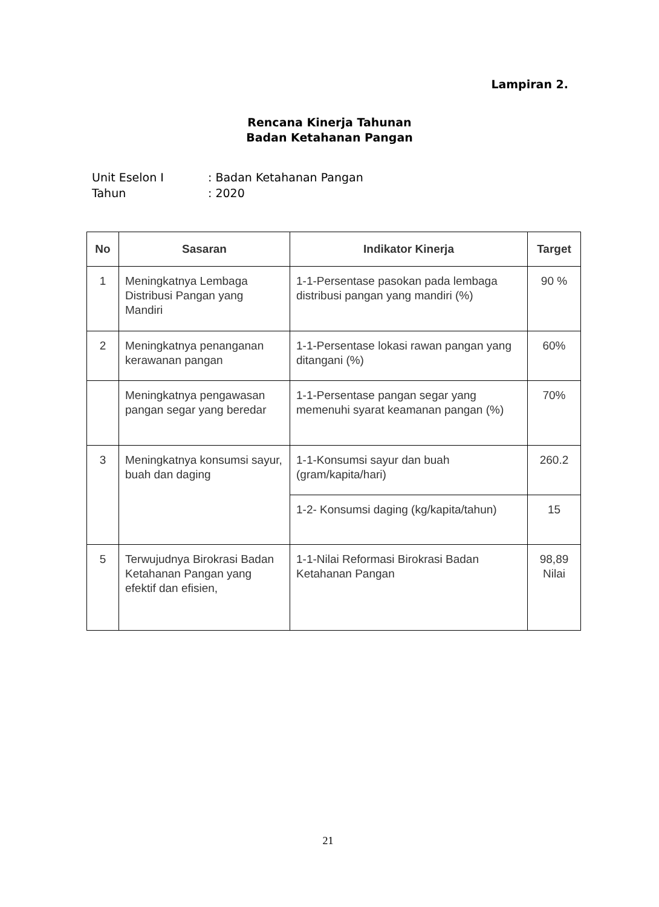Lampiran 2.
Rencana Kinerja Tahunan
Badan Ketahanan Pangan
Unit Eselon I: Badan Ketahanan Pangan
Tahun: 2020
| No | Sasaran | Indikator Kinerja | Target |
| --- | --- | --- | --- |
| 1 | Meningkatnya Lembaga Distribusi Pangan yang Mandiri | 1-1-Persentase pasokan pada lembaga distribusi pangan yang mandiri (%) | 90 % |
| 2 | Meningkatnya penanganan kerawanan pangan | 1-1-Persentase lokasi rawan pangan yang ditangani (%) | 60% |
| | Meningkatnya pengawasan pangan segar yang beredar | 1-1-Persentase pangan segar yang memenuhi syarat keamanan pangan (%) | 70% |
| 3 | Meningkatnya konsumsi sayur, buah dan daging | 1-1-Konsumsi sayur dan buah (gram/kapita/hari) | 260.2 |
| | | 1-2- Konsumsi daging (kg/kapita/tahun) | 15 |
| 5 | Terwujudnya Birokrasi Badan Ketahanan Pangan yang efektif dan efisien, | 1-1-Nilai Reformasi Birokrasi Badan Ketahanan Pangan | 98,89 Nilai |
21